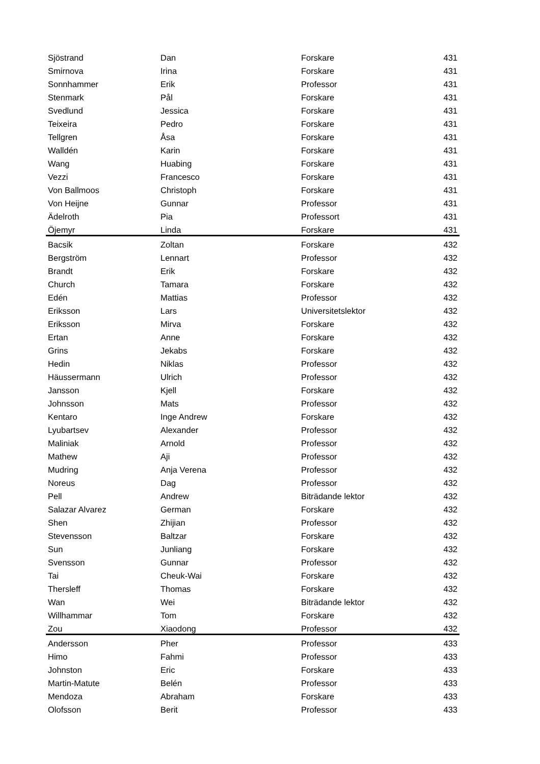| Sjöstrand | Dan | Forskare | 431 |
| Smirnova | Irina | Forskare | 431 |
| Sonnhammer | Erik | Professor | 431 |
| Stenmark | Pål | Forskare | 431 |
| Svedlund | Jessica | Forskare | 431 |
| Teixeira | Pedro | Forskare | 431 |
| Tellgren | Åsa | Forskare | 431 |
| Walldén | Karin | Forskare | 431 |
| Wang | Huabing | Forskare | 431 |
| Vezzi | Francesco | Forskare | 431 |
| Von Ballmoos | Christoph | Forskare | 431 |
| Von Heijne | Gunnar | Professor | 431 |
| Ädelroth | Pia | Professort | 431 |
| Öjemyr | Linda | Forskare | 431 |
| Bacsik | Zoltan | Forskare | 432 |
| Bergström | Lennart | Professor | 432 |
| Brandt | Erik | Forskare | 432 |
| Church | Tamara | Forskare | 432 |
| Edén | Mattias | Professor | 432 |
| Eriksson | Lars | Universitetslektor | 432 |
| Eriksson | Mirva | Forskare | 432 |
| Ertan | Anne | Forskare | 432 |
| Grins | Jekabs | Forskare | 432 |
| Hedin | Niklas | Professor | 432 |
| Häussermann | Ulrich | Professor | 432 |
| Jansson | Kjell | Forskare | 432 |
| Johnsson | Mats | Professor | 432 |
| Kentaro | Inge Andrew | Forskare | 432 |
| Lyubartsev | Alexander | Professor | 432 |
| Maliniak | Arnold | Professor | 432 |
| Mathew | Aji | Professor | 432 |
| Mudring | Anja Verena | Professor | 432 |
| Noreus | Dag | Professor | 432 |
| Pell | Andrew | Biträdande lektor | 432 |
| Salazar Alvarez | German | Forskare | 432 |
| Shen | Zhijian | Professor | 432 |
| Stevensson | Baltzar | Forskare | 432 |
| Sun | Junliang | Forskare | 432 |
| Svensson | Gunnar | Professor | 432 |
| Tai | Cheuk-Wai | Forskare | 432 |
| Thersleff | Thomas | Forskare | 432 |
| Wan | Wei | Biträdande lektor | 432 |
| Willhammar | Tom | Forskare | 432 |
| Zou | Xiaodong | Professor | 432 |
| Andersson | Pher | Professor | 433 |
| Himo | Fahmi | Professor | 433 |
| Johnston | Eric | Forskare | 433 |
| Martin-Matute | Belén | Professor | 433 |
| Mendoza | Abraham | Forskare | 433 |
| Olofsson | Berit | Professor | 433 |